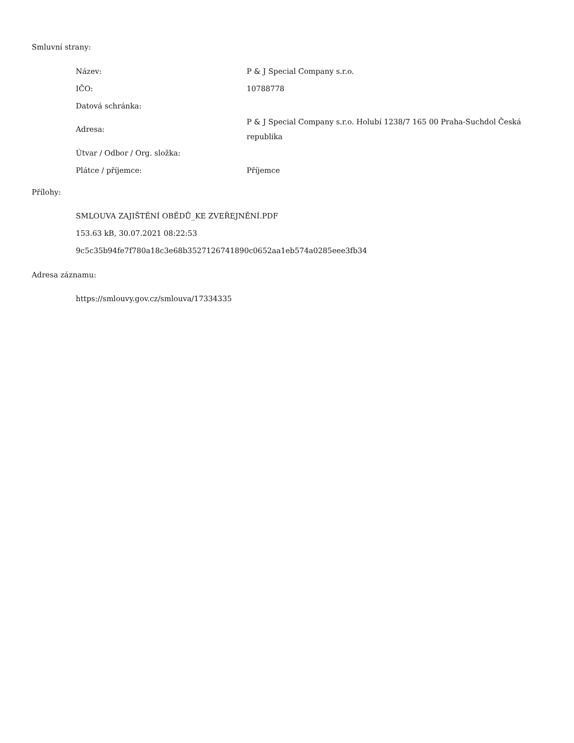Smluvní strany:
| Název: | P & J Special Company s.r.o. |
| IČO: | 10788778 |
| Datová schránka: | |
| Adresa: | P & J Special Company s.r.o. Holubí 1238/7 165 00 Praha-Suchdol Česká republika |
| Útvar / Odbor / Org. složka: | |
| Plátce / příjemce: | Příjemce |
Přílohy:
SMLOUVA ZAJIŠTĚNÍ OBĚDŮ_KE ZVEŘEJNĚNÍ.PDF
153.63 kB, 30.07.2021 08:22:53
9c5c35b94fe7f780a18c3e68b3527126741890c0652aa1eb574a0285eee3fb34
Adresa záznamu:
https://smlouvy.gov.cz/smlouva/17334335